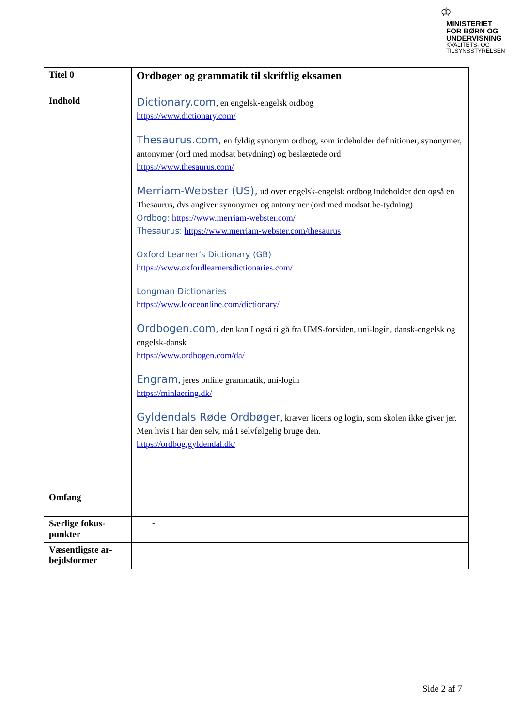♔
MINISTERIET FOR BØRN OG UNDERVISNING
KVALITETS- OG TILSYNSSTYRELSEN
| Titel 0 | Ordbøger og grammatik til skriftlig eksamen |
| Indhold | Dictionary.com , en engelsk-engelsk ordbog https://www.dictionary.com/ Thesaurus.com, en fyldig synonym ordbog, som indeholder definitioner, synonymer, antonymer (ord med modsat betydning) og beslægtede ord https://www.thesaurus.com/ Merriam-Webster (US), ud over engelsk-engelsk ordbog indeholder den også en Thesaurus, dvs angiver synonymer og antonymer (ord med modsat be-tydning) Ordbog: https://www.merriam-webster.com/ Thesaurus: https://www.merriam-webster.com/thesaurus Oxford Learner’s Dictionary (GB) https://www.oxfordlearnersdictionaries.com/ Longman Dictionaries https://www.ldoceonline.com/dictionary/ Ordbogen.com, den kan I også tilgå fra UMS-forsiden, uni-login, dansk-engelsk og engelsk-dansk https://www.ordbogen.com/da/ Engram , jeres online grammatik, uni-login https://minlaering.dk/ Gyldendals Røde Ordbøger , kræver licens og login, som skolen ikke giver jer. Men hvis I har den selv, må I selvfølgelig bruge den. https://ordbog.gyldendal.dk/ |
| Omfang | |
| Særlige fokus-punkter | - |
| Væsentligste ar-bejdsformer | |
Side 2 af 7